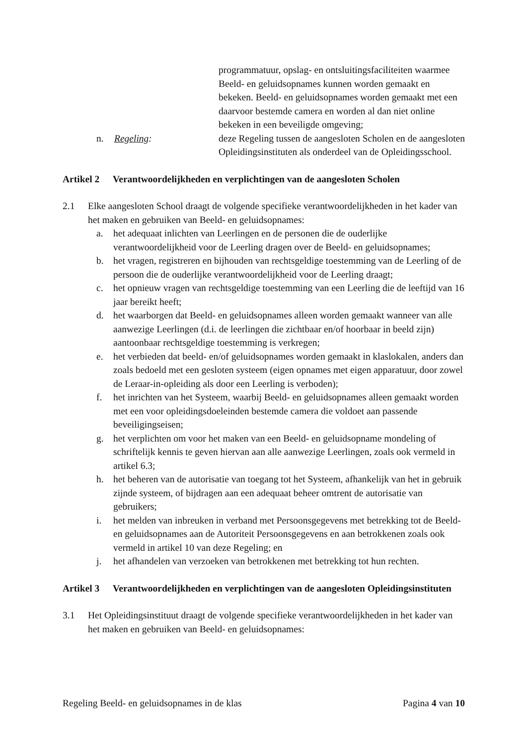programmatuur, opslag- en ontsluitingsfaciliteiten waarmee Beeld- en geluidsopnames kunnen worden gemaakt en bekeken. Beeld- en geluidsopnames worden gemaakt met een daarvoor bestemde camera en worden al dan niet online bekeken in een beveiligde omgeving;
n. Regeling: deze Regeling tussen de aangesloten Scholen en de aangesloten Opleidingsinstituten als onderdeel van de Opleidingsschool.
Artikel 2 Verantwoordelijkheden en verplichtingen van de aangesloten Scholen
2.1 Elke aangesloten School draagt de volgende specifieke verantwoordelijkheden in het kader van het maken en gebruiken van Beeld- en geluidsopnames:
a. het adequaat inlichten van Leerlingen en de personen die de ouderlijke verantwoordelijkheid voor de Leerling dragen over de Beeld- en geluidsopnames;
b. het vragen, registreren en bijhouden van rechtsgeldige toestemming van de Leerling of de persoon die de ouderlijke verantwoordelijkheid voor de Leerling draagt;
c. het opnieuw vragen van rechtsgeldige toestemming van een Leerling die de leeftijd van 16 jaar bereikt heeft;
d. het waarborgen dat Beeld- en geluidsopnames alleen worden gemaakt wanneer van alle aanwezige Leerlingen (d.i. de leerlingen die zichtbaar en/of hoorbaar in beeld zijn) aantoonbaar rechtsgeldige toestemming is verkregen;
e. het verbieden dat beeld- en/of geluidsopnames worden gemaakt in klaslokalen, anders dan zoals bedoeld met een gesloten systeem (eigen opnames met eigen apparatuur, door zowel de Leraar-in-opleiding als door een Leerling is verboden);
f. het inrichten van het Systeem, waarbij Beeld- en geluidsopnames alleen gemaakt worden met een voor opleidingsdoeleinden bestemde camera die voldoet aan passende beveiligingseisen;
g. het verplichten om voor het maken van een Beeld- en geluidsopname mondeling of schriftelijk kennis te geven hiervan aan alle aanwezige Leerlingen, zoals ook vermeld in artikel 6.3;
h. het beheren van de autorisatie van toegang tot het Systeem, afhankelijk van het in gebruik zijnde systeem, of bijdragen aan een adequaat beheer omtrent de autorisatie van gebruikers;
i. het melden van inbreuken in verband met Persoonsgegevens met betrekking tot de Beeld- en geluidsopnames aan de Autoriteit Persoonsgegevens en aan betrokkenen zoals ook vermeld in artikel 10 van deze Regeling; en
j. het afhandelen van verzoeken van betrokkenen met betrekking tot hun rechten.
Artikel 3 Verantwoordelijkheden en verplichtingen van de aangesloten Opleidingsinstituten
3.1 Het Opleidingsinstituut draagt de volgende specifieke verantwoordelijkheden in het kader van het maken en gebruiken van Beeld- en geluidsopnames:
Regeling Beeld- en geluidsopnames in de klas Pagina 4 van 10